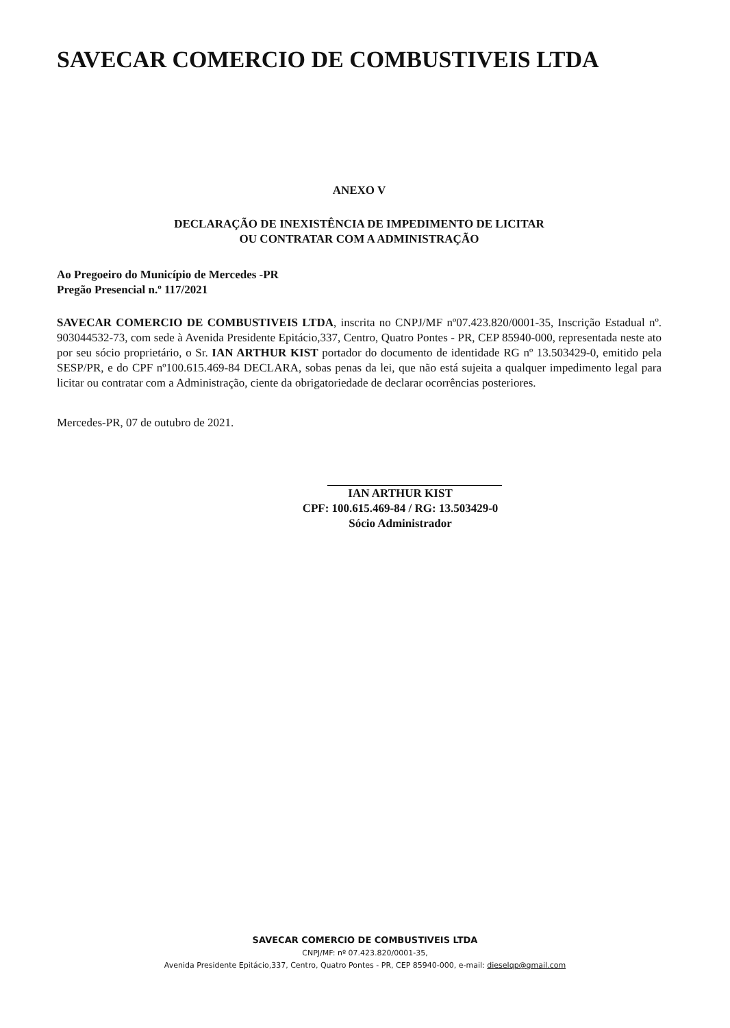SAVECAR COMERCIO DE COMBUSTIVEIS LTDA
ANEXO V
DECLARAÇÃO DE INEXISTÊNCIA DE IMPEDIMENTO DE LICITAR
OU CONTRATAR COM A ADMINISTRAÇÃO
Ao Pregoeiro do Município de Mercedes -PR
Pregão Presencial n.º 117/2021
SAVECAR COMERCIO DE COMBUSTIVEIS LTDA, inscrita no CNPJ/MF nº07.423.820/0001-35, Inscrição Estadual nº. 903044532-73, com sede à Avenida Presidente Epitácio,337, Centro, Quatro Pontes - PR, CEP 85940-000, representada neste ato por seu sócio proprietário, o Sr. IAN ARTHUR KIST portador do documento de identidade RG nº 13.503429-0, emitido pela SESP/PR, e do CPF nº100.615.469-84 DECLARA, sobas penas da lei, que não está sujeita a qualquer impedimento legal para licitar ou contratar com a Administração, ciente da obrigatoriedade de declarar ocorrências posteriores.
Mercedes-PR, 07 de outubro de 2021.
IAN ARTHUR KIST
CPF: 100.615.469-84 / RG: 13.503429-0
Sócio Administrador
SAVECAR COMERCIO DE COMBUSTIVEIS LTDA
CNPJ/MF: nº 07.423.820/0001-35,
Avenida Presidente Epitácio,337, Centro, Quatro Pontes - PR, CEP 85940-000, e-mail: dieselqp@gmail.com